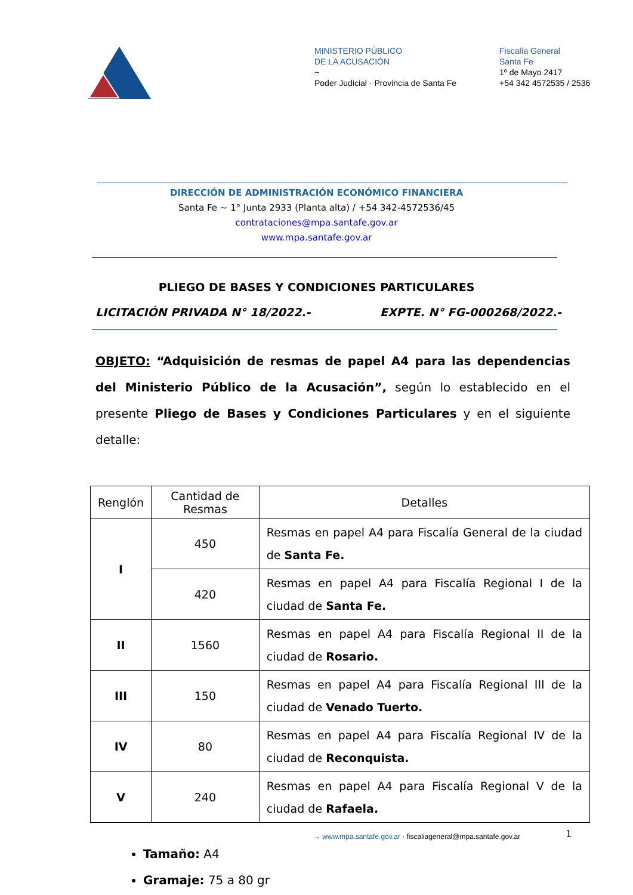MINISTERIO PÚBLICO
DE LA ACUSACIÓN
~
Poder Judicial · Provincia de Santa Fe
Fiscalía General
Santa Fe
1º de Mayo 2417
+54 342 4572535 / 2536
DIRECCIÓN DE ADMINISTRACIÓN ECONÓMICO FINANCIERA
Santa Fe ~ 1° Junta 2933 (Planta alta) / +54 342-4572536/45
contrataciones@mpa.santafe.gov.ar
www.mpa.santafe.gov.ar
PLIEGO DE BASES Y CONDICIONES PARTICULARES
LICITACIÓN PRIVADA N° 18/2022.- EXPTE. N° FG-000268/2022.-
OBJETO: “Adquisición de resmas de papel A4 para las dependencias del Ministerio Público de la Acusación”, según lo establecido en el presente Pliego de Bases y Condiciones Particulares y en el siguiente detalle:
| Renglón | Cantidad de Resmas | Detalles |
| --- | --- | --- |
| I | 450 | Resmas en papel A4 para Fiscalía General de la ciudad de Santa Fe. |
| | 420 | Resmas en papel A4 para Fiscalía Regional I de la ciudad de Santa Fe. |
| II | 1560 | Resmas en papel A4 para Fiscalía Regional II de la ciudad de Rosario. |
| III | 150 | Resmas en papel A4 para Fiscalía Regional III de la ciudad de Venado Tuerto. |
| IV | 80 | Resmas en papel A4 para Fiscalía Regional IV de la ciudad de Reconquista. |
| V | 240 | Resmas en papel A4 para Fiscalía Regional V de la ciudad de Rafaela. |
Tamaño: A4
Gramaje: 75 a 80 gr
→ www.mpa.santafe.gov.ar · fiscaliageneral@mpa.santafe.gov.ar
1